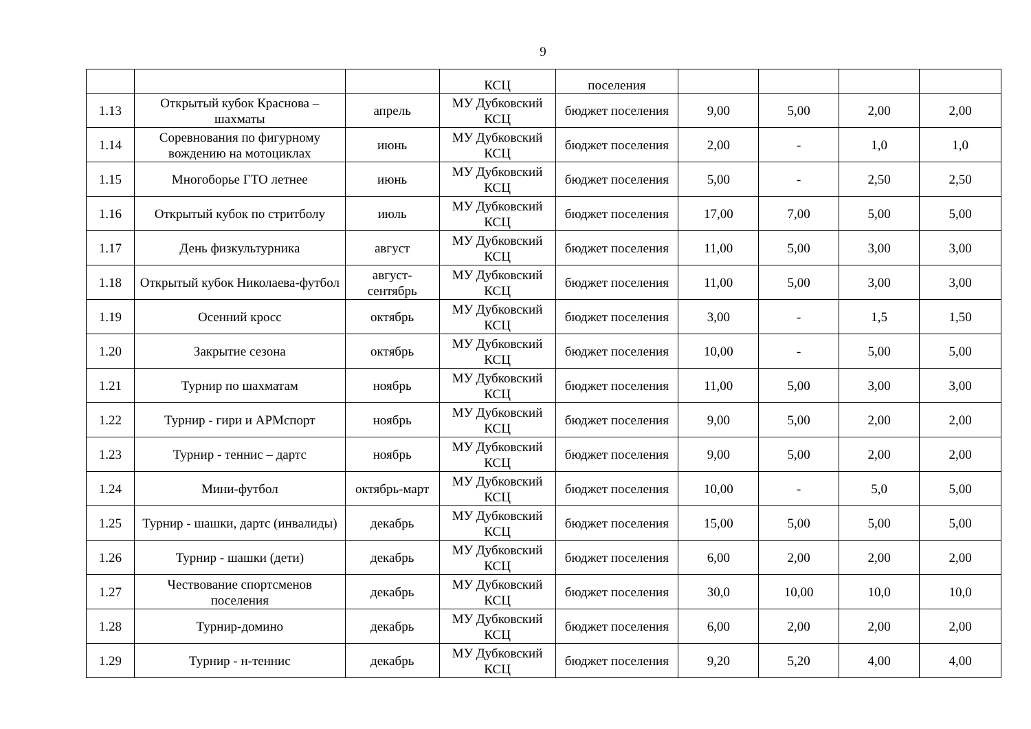9
| | | | КСЦ | поселения | | | | |
| 1.13 | Открытый кубок Краснова – шахматы | апрель | МУ Дубковский КСЦ | бюджет поселения | 9,00 | 5,00 | 2,00 | 2,00 |
| 1.14 | Соревнования по фигурному вождению на мотоциклах | июнь | МУ Дубковский КСЦ | бюджет поселения | 2,00 | - | 1,0 | 1,0 |
| 1.15 | Многоборье ГТО летнее | июнь | МУ Дубковский КСЦ | бюджет поселения | 5,00 | - | 2,50 | 2,50 |
| 1.16 | Открытый кубок по стритболу | июль | МУ Дубковский КСЦ | бюджет поселения | 17,00 | 7,00 | 5,00 | 5,00 |
| 1.17 | День физкультурника | август | МУ Дубковский КСЦ | бюджет поселения | 11,00 | 5,00 | 3,00 | 3,00 |
| 1.18 | Открытый кубок Николаева-футбол | август-сентябрь | МУ Дубковский КСЦ | бюджет поселения | 11,00 | 5,00 | 3,00 | 3,00 |
| 1.19 | Осенний кросс | октябрь | МУ Дубковский КСЦ | бюджет поселения | 3,00 | - | 1,5 | 1,50 |
| 1.20 | Закрытие сезона | октябрь | МУ Дубковский КСЦ | бюджет поселения | 10,00 | - | 5,00 | 5,00 |
| 1.21 | Турнир по шахматам | ноябрь | МУ Дубковский КСЦ | бюджет поселения | 11,00 | 5,00 | 3,00 | 3,00 |
| 1.22 | Турнир - гири и АРМспорт | ноябрь | МУ Дубковский КСЦ | бюджет поселения | 9,00 | 5,00 | 2,00 | 2,00 |
| 1.23 | Турнир - теннис – дартс | ноябрь | МУ Дубковский КСЦ | бюджет поселения | 9,00 | 5,00 | 2,00 | 2,00 |
| 1.24 | Мини-футбол | октябрь-март | МУ Дубковский КСЦ | бюджет поселения | 10,00 | - | 5,0 | 5,00 |
| 1.25 | Турнир - шашки, дартс (инвалиды) | декабрь | МУ Дубковский КСЦ | бюджет поселения | 15,00 | 5,00 | 5,00 | 5,00 |
| 1.26 | Турнир - шашки (дети) | декабрь | МУ Дубковский КСЦ | бюджет поселения | 6,00 | 2,00 | 2,00 | 2,00 |
| 1.27 | Чествование спортсменов поселения | декабрь | МУ Дубковский КСЦ | бюджет поселения | 30,0 | 10,00 | 10,0 | 10,0 |
| 1.28 | Турнир-домино | декабрь | МУ Дубковский КСЦ | бюджет поселения | 6,00 | 2,00 | 2,00 | 2,00 |
| 1.29 | Турнир - н-теннис | декабрь | МУ Дубковский КСЦ | бюджет поселения | 9,20 | 5,20 | 4,00 | 4,00 |